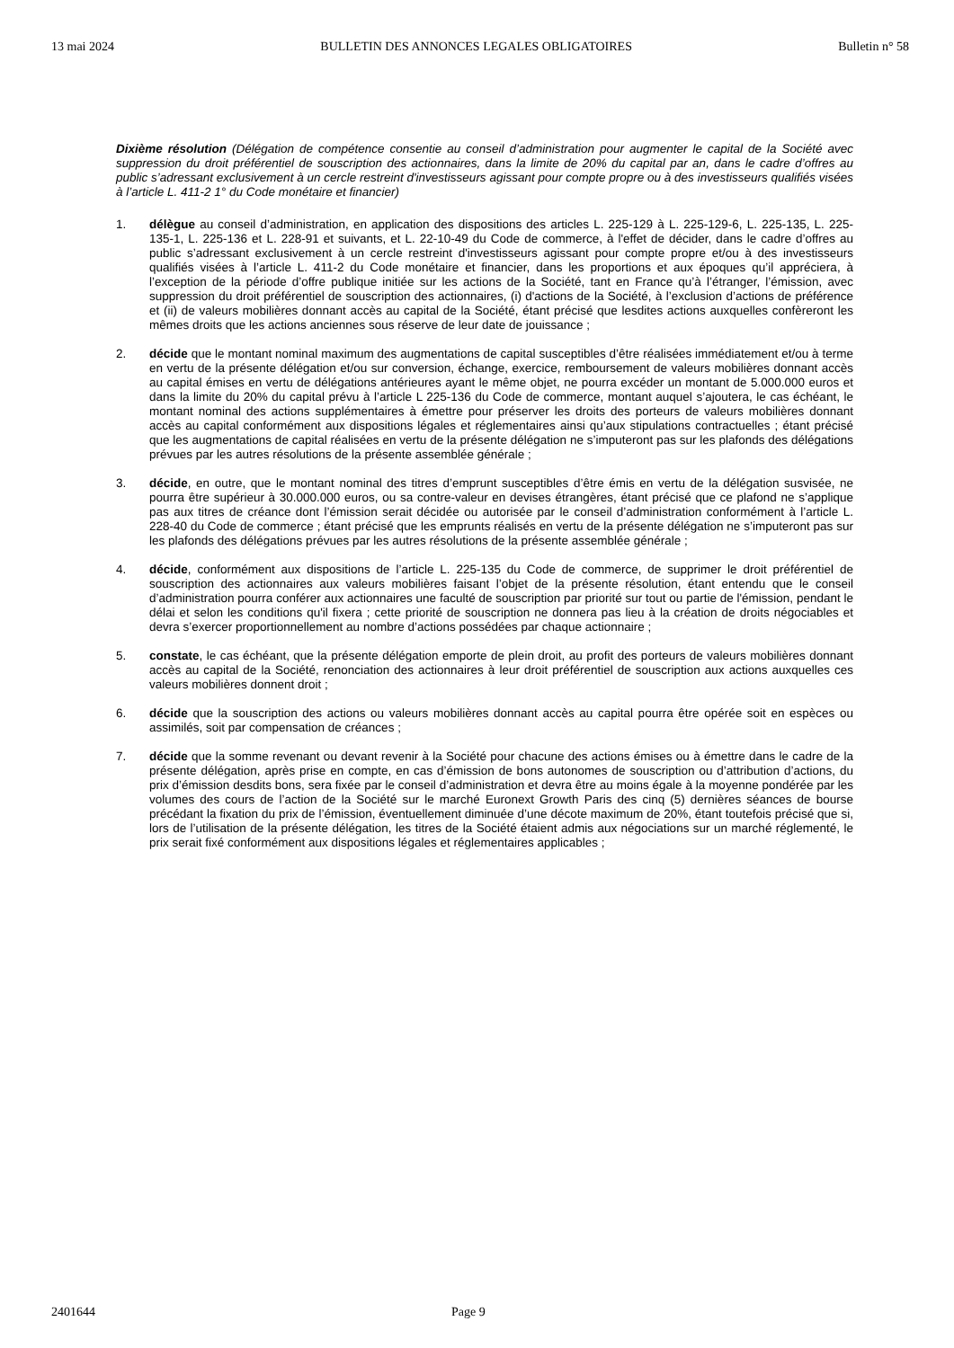13 mai 2024 BULLETIN DES ANNONCES LEGALES OBLIGATOIRES Bulletin n° 58
Dixième résolution (Délégation de compétence consentie au conseil d’administration pour augmenter le capital de la Société avec suppression du droit préférentiel de souscription des actionnaires, dans la limite de 20% du capital par an, dans le cadre d’offres au public s’adressant exclusivement à un cercle restreint d'investisseurs agissant pour compte propre ou à des investisseurs qualifiés visées à l’article L. 411-2 1° du Code monétaire et financier)
1. délègue au conseil d’administration, en application des dispositions des articles L. 225-129 à L. 225-129-6, L. 225-135, L. 225-135-1, L. 225-136 et L. 228-91 et suivants, et L. 22-10-49 du Code de commerce, à l'effet de décider, dans le cadre d’offres au public s’adressant exclusivement à un cercle restreint d'investisseurs agissant pour compte propre et/ou à des investisseurs qualifiés visées à l’article L. 411-2 du Code monétaire et financier, dans les proportions et aux époques qu’il appréciera, à l’exception de la période d’offre publique initiée sur les actions de la Société, tant en France qu’à l’étranger, l’émission, avec suppression du droit préférentiel de souscription des actionnaires, (i) d'actions de la Société, à l’exclusion d’actions de préférence et (ii) de valeurs mobilières donnant accès au capital de la Société, étant précisé que lesdites actions auxquelles confèreront les mêmes droits que les actions anciennes sous réserve de leur date de jouissance ;
2. décide que le montant nominal maximum des augmentations de capital susceptibles d’être réalisées immédiatement et/ou à terme en vertu de la présente délégation et/ou sur conversion, échange, exercice, remboursement de valeurs mobilières donnant accès au capital émises en vertu de délégations antérieures ayant le même objet, ne pourra excéder un montant de 5.000.000 euros et dans la limite du 20% du capital prévu à l’article L 225-136 du Code de commerce, montant auquel s’ajoutera, le cas échéant, le montant nominal des actions supplémentaires à émettre pour préserver les droits des porteurs de valeurs mobilières donnant accès au capital conformément aux dispositions légales et réglementaires ainsi qu’aux stipulations contractuelles ; étant précisé que les augmentations de capital réalisées en vertu de la présente délégation ne s’imputeront pas sur les plafonds des délégations prévues par les autres résolutions de la présente assemblée générale ;
3. décide, en outre, que le montant nominal des titres d’emprunt susceptibles d’être émis en vertu de la délégation susvisée, ne pourra être supérieur à 30.000.000 euros, ou sa contre-valeur en devises étrangères, étant précisé que ce plafond ne s’applique pas aux titres de créance dont l’émission serait décidée ou autorisée par le conseil d’administration conformément à l’article L. 228-40 du Code de commerce ; étant précisé que les emprunts réalisés en vertu de la présente délégation ne s’imputeront pas sur les plafonds des délégations prévues par les autres résolutions de la présente assemblée générale ;
4. décide, conformément aux dispositions de l’article L. 225-135 du Code de commerce, de supprimer le droit préférentiel de souscription des actionnaires aux valeurs mobilières faisant l’objet de la présente résolution, étant entendu que le conseil d’administration pourra conférer aux actionnaires une faculté de souscription par priorité sur tout ou partie de l'émission, pendant le délai et selon les conditions qu'il fixera ; cette priorité de souscription ne donnera pas lieu à la création de droits négociables et devra s’exercer proportionnellement au nombre d’actions possédées par chaque actionnaire ;
5. constate, le cas échéant, que la présente délégation emporte de plein droit, au profit des porteurs de valeurs mobilières donnant accès au capital de la Société, renonciation des actionnaires à leur droit préférentiel de souscription aux actions auxquelles ces valeurs mobilières donnent droit ;
6. décide que la souscription des actions ou valeurs mobilières donnant accès au capital pourra être opérée soit en espèces ou assimilés, soit par compensation de créances ;
7. décide que la somme revenant ou devant revenir à la Société pour chacune des actions émises ou à émettre dans le cadre de la présente délégation, après prise en compte, en cas d’émission de bons autonomes de souscription ou d’attribution d’actions, du prix d’émission desdits bons, sera fixée par le conseil d’administration et devra être au moins égale à la moyenne pondérée par les volumes des cours de l’action de la Société sur le marché Euronext Growth Paris des cinq (5) dernières séances de bourse précédant la fixation du prix de l’émission, éventuellement diminuée d’une décote maximum de 20%, étant toutefois précisé que si, lors de l’utilisation de la présente délégation, les titres de la Société étaient admis aux négociations sur un marché réglementé, le prix serait fixé conformément aux dispositions légales et réglementaires applicables ;
2401644 Page 9